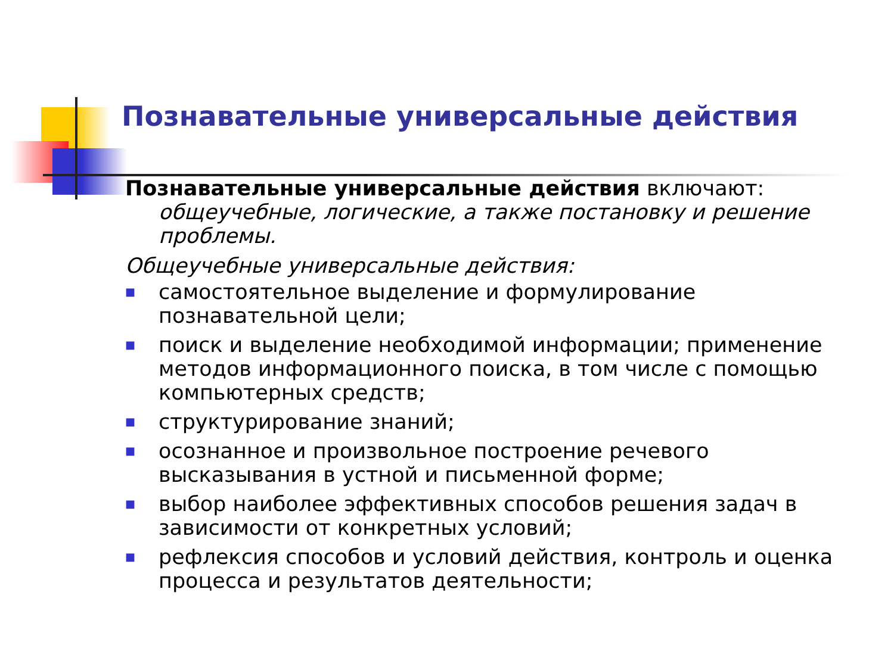Познавательные универсальные действия
Познавательные универсальные действия включают:
общеучебные, логические, а также постановку и решение проблемы.
Общеучебные универсальные действия:
■ самостоятельное выделение и формулирование познавательной цели;
■ поиск и выделение необходимой информации; применение методов информационного поиска, в том числе с помощью компьютерных средств;
■ структурирование знаний;
■ осознанное и произвольное построение речевого высказывания в устной и письменной форме;
■ выбор наиболее эффективных способов решения задач в зависимости от конкретных условий;
■ рефлексия способов и условий действия, контроль и оценка процесса и результатов деятельности;